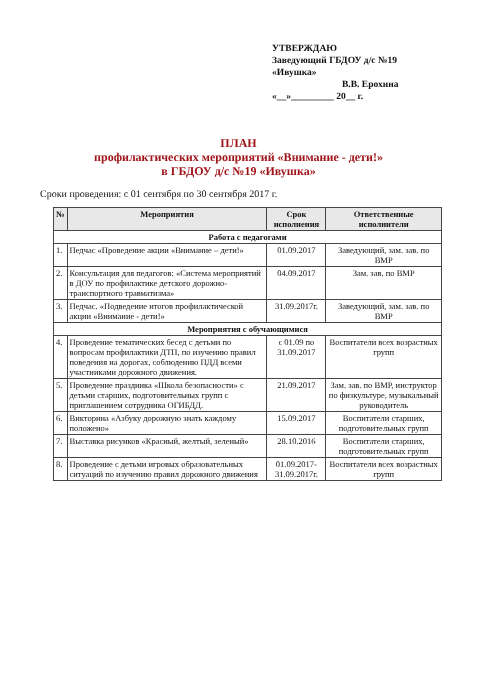УТВЕРЖДАЮ
Заведующий ГБДОУ д/с №19
«Ивушка»
В.В. Ерохина
«__»_________ 20__ г.
ПЛАН
профилактических мероприятий «Внимание - дети!»
в ГБДОУ д/с №19 «Ивушка»
Сроки проведения: с 01 сентября по 30 сентября 2017 г.
| № | Мероприятия | Срок исполнения | Ответственные исполнители |
| --- | --- | --- | --- |
| Работа с педагогами | | | |
| 1. | Педчас «Проведение акции «Внимание – дети!» | 01.09.2017 | Заведующий, зам. зав. по ВМР |
| 2. | Консультация для педагогов: «Система мероприятий в ДОУ по профилактике детского дорожно-транспортного травматизма» | 04.09.2017 | Зам. зав. по ВМР |
| 3. | Педчас. «Подведение итогов профилактической акции «Внимание - дети!» | 31.09.2017г. | Заведующий, зам. зав. по ВМР |
| Мероприятия с обучающимися | | | |
| 4. | Проведение тематических бесед с детьми по вопросам профилактики ДТП, по изучению правил поведения на дорогах, соблюдению ПДД всеми участниками дорожного движения. | с 01.09 по 31.09.2017 | Воспитатели всех возрастных групп |
| 5. | Проведение праздника «Школа безопасности» с детьми старших, подготовительных групп с приглашением сотрудника ОГИБДД. | 21.09.2017 | Зам. зав. по ВМР, инструктор по физкультуре, музыкальный руководитель |
| 6. | Викторина «Азбуку дорожную знать каждому положено» | 15.09.2017 | Воспитатели старших, подготовительных групп |
| 7. | Выставка рисунков «Красный, желтый, зеленый» | 28.10.2016 | Воспитатели старших, подготовительных групп |
| 8. | Проведение с детьми игровых образовательных ситуаций по изучению правил дорожного движения | 01.09.2017-31.09.2017г. | Воспитатели всех возрастных групп |